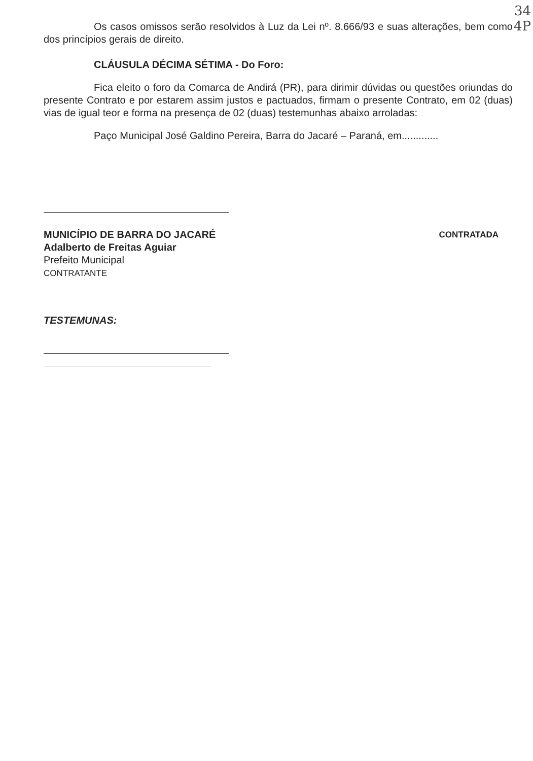34
4P
Os casos omissos serão resolvidos à Luz da Lei nº. 8.666/93 e suas alterações, bem como dos princípios gerais de direito.
CLÁUSULA DÉCIMA SÉTIMA - Do Foro:
Fica eleito o foro da Comarca de Andirá (PR), para dirimir dúvidas ou questões oriundas do presente Contrato e por estarem assim justos e pactuados, firmam o presente Contrato, em 02 (duas) vias de igual teor e forma na presença de 02 (duas) testemunhas abaixo arroladas:
Paço Municipal José Galdino Pereira, Barra do Jacaré – Paraná, em.............
MUNICÍPIO DE BARRA DO JACARÉ
Adalberto de Freitas Aguiar
Prefeito Municipal
CONTRATANTE
CONTRATADA
TESTEMUNAS: